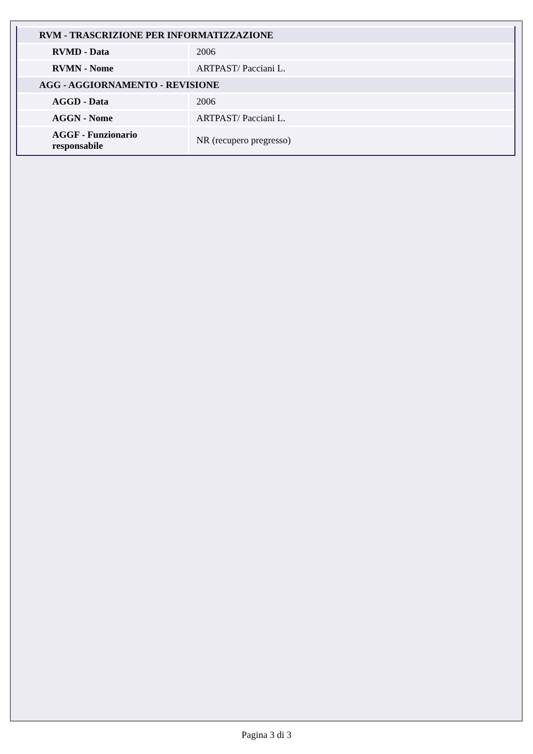| RVM - TRASCRIZIONE PER INFORMATIZZAZIONE | |
| RVMD - Data | 2006 |
| RVMN - Nome | ARTPAST/ Pacciani L. |
| AGG - AGGIORNAMENTO - REVISIONE | |
| AGGD - Data | 2006 |
| AGGN - Nome | ARTPAST/ Pacciani L. |
| AGGF - Funzionario responsabile | NR (recupero pregresso) |
Pagina 3 di 3